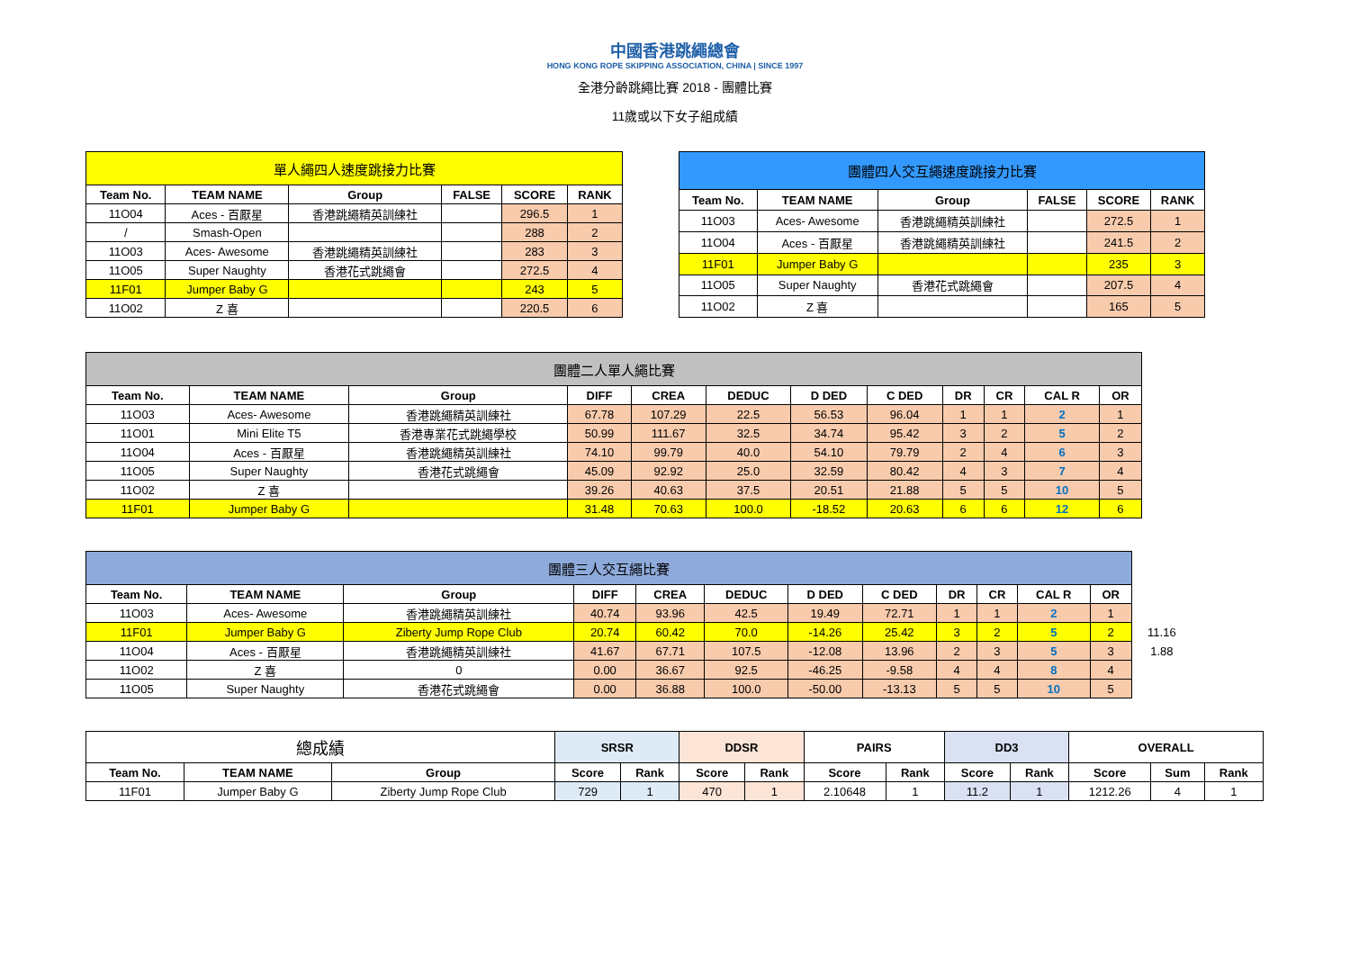中國香港跳繩總會
HONG KONG ROPE SKIPPING ASSOCIATION, CHINA | SINCE 1997
全港分齡跳繩比賽 2018 - 團體比賽
11歲或以下女子組成績
| 單人繩四人速度跳接力比賽 | | | | | |
| Team No. | TEAM NAME | Group | FALSE | SCORE | RANK |
| 11O04 | Aces - 百厭星 | 香港跳繩精英訓練社 | | 296.5 | 1 |
| / | Smash-Open | | | 288 | 2 |
| 11O03 | Aces- Awesome | 香港跳繩精英訓練社 | | 283 | 3 |
| 11O05 | Super Naughty | 香港花式跳繩會 | | 272.5 | 4 |
| 11F01 | Jumper Baby G | | | 243 | 5 |
| 11O02 | Z 喜 | | | 220.5 | 6 |
| 團體四人交互繩速度跳接力比賽 | | | | | |
| Team No. | TEAM NAME | Group | FALSE | SCORE | RANK |
| 11O03 | Aces- Awesome | 香港跳繩精英訓練社 | | 272.5 | 1 |
| 11O04 | Aces - 百厭星 | 香港跳繩精英訓練社 | | 241.5 | 2 |
| 11F01 | Jumper Baby G | | | 235 | 3 |
| 11O05 | Super Naughty | 香港花式跳繩會 | | 207.5 | 4 |
| 11O02 | Z 喜 | | | 165 | 5 |
| 團體二人單人繩比賽 | | | | | | | | | | | |
| Team No. | TEAM NAME | Group | DIFF | CREA | DEDUC | D DED | C DED | DR | CR | CAL R | OR |
| 11O03 | Aces- Awesome | 香港跳繩精英訓練社 | 67.78 | 107.29 | 22.5 | 56.53 | 96.04 | 1 | 1 | 2 | 1 |
| 11O01 | Mini Elite T5 | 香港專業花式跳繩學校 | 50.99 | 111.67 | 32.5 | 34.74 | 95.42 | 3 | 2 | 5 | 2 |
| 11O04 | Aces - 百厭星 | 香港跳繩精英訓練社 | 74.10 | 99.79 | 40.0 | 54.10 | 79.79 | 2 | 4 | 6 | 3 |
| 11O05 | Super Naughty | 香港花式跳繩會 | 45.09 | 92.92 | 25.0 | 32.59 | 80.42 | 4 | 3 | 7 | 4 |
| 11O02 | Z 喜 | | 39.26 | 40.63 | 37.5 | 20.51 | 21.88 | 5 | 5 | 10 | 5 |
| 11F01 | Jumper Baby G | | 31.48 | 70.63 | 100.0 | -18.52 | 20.63 | 6 | 6 | 12 | 6 |
| 團體三人交互繩比賽 | | | | | | | | | | | | |
| Team No. | TEAM NAME | Group | DIFF | CREA | DEDUC | D DED | C DED | DR | CR | CAL R | OR | |
| 11O03 | Aces- Awesome | 香港跳繩精英訓練社 | 40.74 | 93.96 | 42.5 | 19.49 | 72.71 | 1 | 1 | 2 | 1 | |
| 11F01 | Jumper Baby G | Ziberty Jump Rope Club | 20.74 | 60.42 | 70.0 | -14.26 | 25.42 | 3 | 2 | 5 | 2 | 11.16 |
| 11O04 | Aces - 百厭星 | 香港跳繩精英訓練社 | 41.67 | 67.71 | 107.5 | -12.08 | 13.96 | 2 | 3 | 5 | 3 | 1.88 |
| 11O02 | Z 喜 | 0 | 0.00 | 36.67 | 92.5 | -46.25 | -9.58 | 4 | 4 | 8 | 4 | |
| 11O05 | Super Naughty | 香港花式跳繩會 | 0.00 | 36.88 | 100.0 | -50.00 | -13.13 | 5 | 5 | 10 | 5 | |
| 總成績 | | | SRSR | | DDSR | | PAIRS | | DD3 | | OVERALL | | |
| Team No. | TEAM NAME | Group | Score | Rank | Score | Rank | Score | Rank | Score | Rank | Score | Sum | Rank |
| 11F01 | Jumper Baby G | Ziberty Jump Rope Club | 729 | 1 | 470 | 1 | 2.10648 | 1 | 11.2 | 1 | 1212.26 | 4 | 1 |